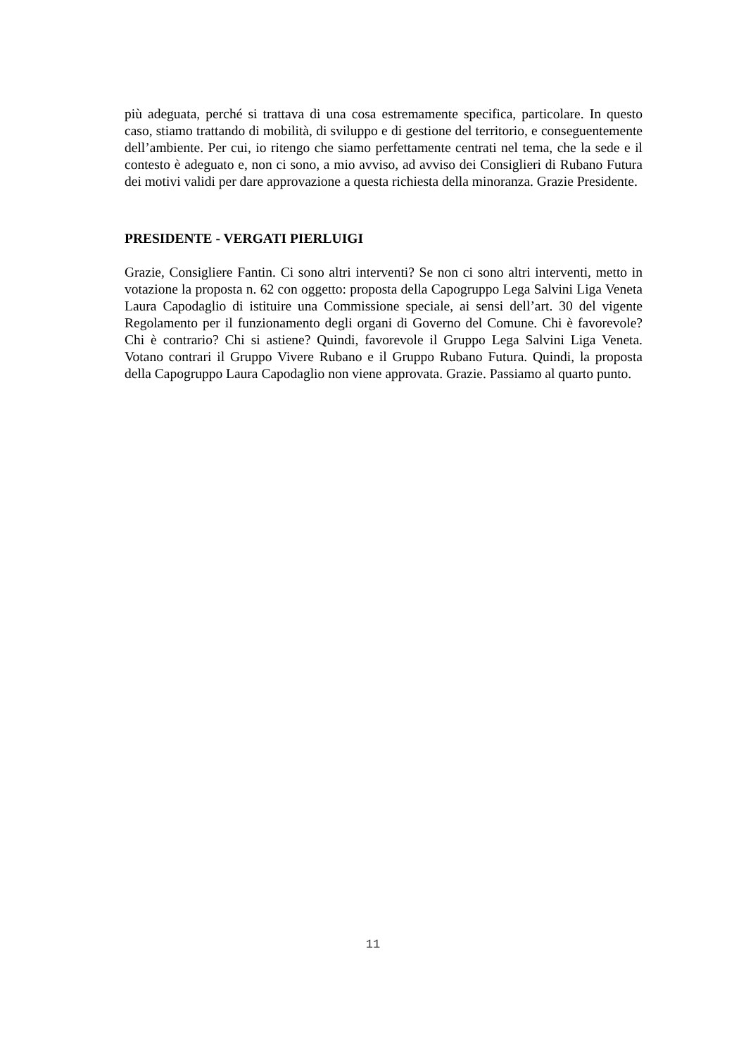più adeguata, perché si trattava di una cosa estremamente specifica, particolare. In questo caso, stiamo trattando di mobilità, di sviluppo e di gestione del territorio, e conseguentemente dell’ambiente. Per cui, io ritengo che siamo perfettamente centrati nel tema, che la sede e il contesto è adeguato e, non ci sono, a mio avviso, ad avviso dei Consiglieri di Rubano Futura dei motivi validi per dare approvazione a questa richiesta della minoranza. Grazie Presidente.
PRESIDENTE - VERGATI PIERLUIGI
Grazie, Consigliere Fantin. Ci sono altri interventi? Se non ci sono altri interventi, metto in votazione la proposta n. 62 con oggetto: proposta della Capogruppo Lega Salvini Liga Veneta Laura Capodaglio di istituire una Commissione speciale, ai sensi dell’art. 30 del vigente Regolamento per il funzionamento degli organi di Governo del Comune. Chi è favorevole? Chi è contrario? Chi si astiene? Quindi, favorevole il Gruppo Lega Salvini Liga Veneta. Votano contrari il Gruppo Vivere Rubano e il Gruppo Rubano Futura. Quindi, la proposta della Capogruppo Laura Capodaglio non viene approvata. Grazie. Passiamo al quarto punto.
11